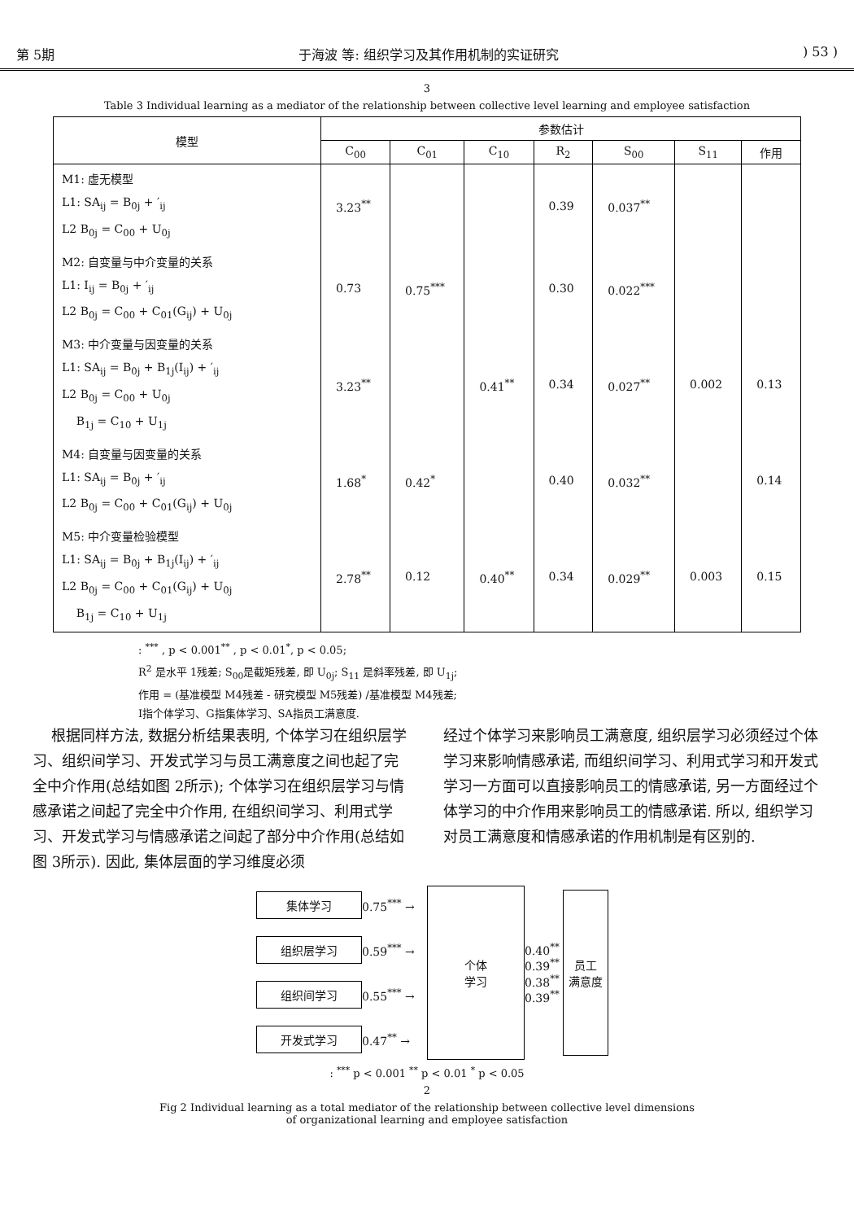第 5期 于海波 等: 组织学习及其作用机制的实证研究) 53 )
3
Table 3 Individual learning as a mediator of the relationship between collective level learning and employee satisfaction
| 模型 | 参数估计 | | | | | | |
| --- | --- | --- | --- | --- | --- | --- | --- |
| | C<sub>00</sub> | C<sub>01</sub> | C<sub>10</sub> | R<sub>2</sub> | S<sub>00</sub> | S<sub>11</sub> | 作用 |
| M1: 虚无模型 L1: SA<sub>ij</sub> = B<sub>0j</sub> + ′<sub>ij</sub> L2 B<sub>0j</sub> = C<sub>00</sub> + U<sub>0j</sub> | 3.23<sup>**</sup> | | | 0.39 | 0.037<sup>**</sup> | | |
| M2: 自变量与中介变量的关系 L1: I<sub>ij</sub> = B<sub>0j</sub> + ′<sub>ij</sub> L2 B<sub>0j</sub> = C<sub>00</sub> + C<sub>01</sub>(G<sub>ij</sub>) + U<sub>0j</sub> | 0.73 | 0.75<sup>***</sup> | | 0.30 | 0.022<sup>***</sup> | | |
| M3: 中介变量与因变量的关系 L1: SA<sub>ij</sub> = B<sub>0j</sub> + B<sub>1j</sub>(I<sub>ij</sub>) + ′<sub>ij</sub> L2 B<sub>0j</sub> = C<sub>00</sub> + U<sub>0j</sub> B<sub>1j</sub> = C<sub>10</sub> + U<sub>1j</sub> | 3.23<sup>**</sup> | | 0.41<sup>**</sup> | 0.34 | 0.027<sup>**</sup> | 0.002 | 0.13 |
| M4: 自变量与因变量的关系 L1: SA<sub>ij</sub> = B<sub>0j</sub> + ′<sub>ij</sub> L2 B<sub>0j</sub> = C<sub>00</sub> + C<sub>01</sub>(G<sub>ij</sub>) + U<sub>0j</sub> | 1.68<sup>*</sup> | 0.42<sup>*</sup> | | 0.40 | 0.032<sup>**</sup> | | 0.14 |
| M5: 中介变量检验模型 L1: SA<sub>ij</sub> = B<sub>0j</sub> + B<sub>1j</sub>(I<sub>ij</sub>) + ′<sub>ij</sub> L2 B<sub>0j</sub> = C<sub>00</sub> + C<sub>01</sub>(G<sub>ij</sub>) + U<sub>0j</sub> B<sub>1j</sub> = C<sub>10</sub> + U<sub>1j</sub> | 2.78<sup>**</sup> | 0.12 | 0.40<sup>**</sup> | 0.34 | 0.029<sup>**</sup> | 0.003 | 0.15 |
: <sup>***</sup> , p < 0.001<sup>**</sup> , p < 0.01<sup>*</sup>, p < 0.05;
R<sup>2</sup> 是水平 1残差; S<sub>00</sub>是截矩残差, 即 U<sub>0j</sub>; S<sub>11</sub> 是斜率残差, 即 U<sub>1j</sub>;
作用 = (基准模型 M4残差 - 研究模型 M5残差) /基准模型 M4残差;
I指个体学习、G指集体学习、SA指员工满意度.
根据同样方法, 数据分析结果表明, 个体学习在组织层学习、组织间学习、开发式学习与员工满意度之间也起了完全中介作用(总结如图 2所示); 个体学习在组织层学习与情感承诺之间起了完全中介作用, 在组织间学习、利用式学习、开发式学习与情感承诺之间起了部分中介作用(总结如图 3所示). 因此, 集体层面的学习维度必须
经过个体学习来影响员工满意度, 组织层学习必须经过个体学习来影响情感承诺, 而组织间学习、利用式学习和开发式学习一方面可以直接影响员工的情感承诺, 另一方面经过个体学习的中介作用来影响员工的情感承诺. 所以, 组织学习对员工满意度和情感承诺的作用机制是有区别的.
集体学习
0.75<sup>***</sup> →
个体
学习
0.40<sup>**</sup>
0.39<sup>**</sup>
0.38<sup>**</sup>
0.39<sup>**</sup> 员工
满意度
组织层学习
0.59<sup>***</sup> →
组织间学习
0.55<sup>***</sup> →
开发式学习
0.47<sup>**</sup> →
: <sup>***</sup> p < 0.001 <sup>**</sup> p < 0.01 <sup>*</sup> p < 0.05
2
Fig 2 Individual learning as a total mediator of the relationship between collective level dimensions
of organizational learning and employee satisfaction